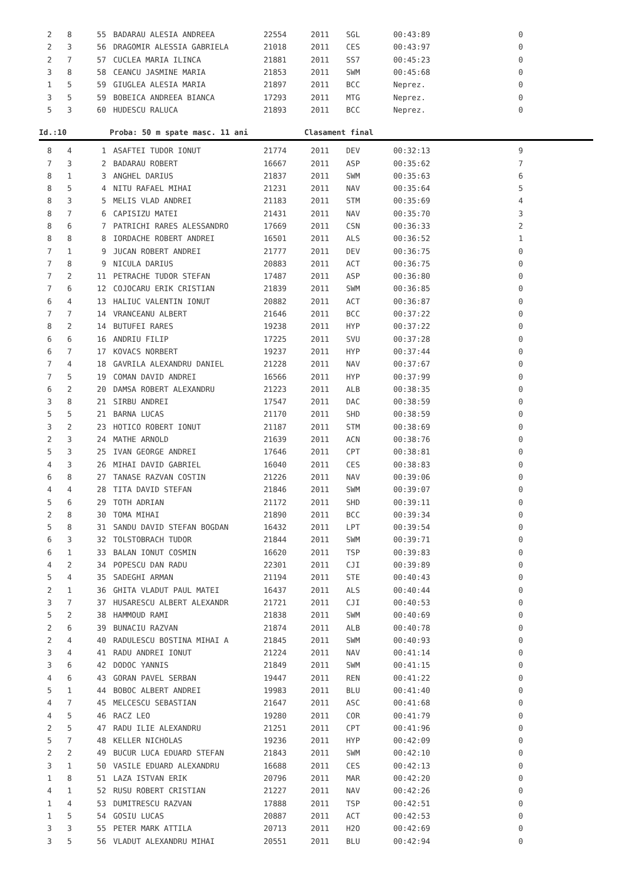| 2 | 8 | 55 | BADARAU ALESIA ANDREEA | 22554 | 2011 | SGL | 00:43:89 | 0 |
| 2 | 3 | 56 | DRAGOMIR ALESSIA GABRIELA | 21018 | 2011 | CES | 00:43:97 | 0 |
| 2 | 7 | 57 | CUCLEA MARIA ILINCA | 21881 | 2011 | SS7 | 00:45:23 | 0 |
| 3 | 8 | 58 | CEANCU JASMINE MARIA | 21853 | 2011 | SWM | 00:45:68 | 0 |
| 1 | 5 | 59 | GIUGLEA ALESIA MARIA | 21897 | 2011 | BCC | Neprez. | 0 |
| 3 | 5 | 59 | BOBEICA ANDREEA BIANCA | 17293 | 2011 | MTG | Neprez. | 0 |
| 5 | 3 | 60 | HUDESCU RALUCA | 21893 | 2011 | BCC | Neprez. | 0 |
Id.:10 Proba: 50 m spate masc. 11 ani Clasament final
| 8 | 4 | 1 | ASAFTEI TUDOR IONUT | 21774 | 2011 | DEV | 00:32:13 | 9 |
| 7 | 3 | 2 | BADARAU ROBERT | 16667 | 2011 | ASP | 00:35:62 | 7 |
| 8 | 1 | 3 | ANGHEL DARIUS | 21837 | 2011 | SWM | 00:35:63 | 6 |
| 8 | 5 | 4 | NITU RAFAEL MIHAI | 21231 | 2011 | NAV | 00:35:64 | 5 |
| 8 | 3 | 5 | MELIS VLAD ANDREI | 21183 | 2011 | STM | 00:35:69 | 4 |
| 8 | 7 | 6 | CAPISIZU MATEI | 21431 | 2011 | NAV | 00:35:70 | 3 |
| 8 | 6 | 7 | PATRICHI RARES ALESSANDRO | 17669 | 2011 | CSN | 00:36:33 | 2 |
| 8 | 8 | 8 | IORDACHE ROBERT ANDREI | 16501 | 2011 | ALS | 00:36:52 | 1 |
| 7 | 1 | 9 | JUCAN ROBERT ANDREI | 21777 | 2011 | DEV | 00:36:75 | 0 |
| 7 | 8 | 9 | NICULA DARIUS | 20883 | 2011 | ACT | 00:36:75 | 0 |
| 7 | 2 | 11 | PETRACHE TUDOR STEFAN | 17487 | 2011 | ASP | 00:36:80 | 0 |
| 7 | 6 | 12 | COJOCARU ERIK CRISTIAN | 21839 | 2011 | SWM | 00:36:85 | 0 |
| 6 | 4 | 13 | HALIUC VALENTIN IONUT | 20882 | 2011 | ACT | 00:36:87 | 0 |
| 7 | 7 | 14 | VRANCEANU ALBERT | 21646 | 2011 | BCC | 00:37:22 | 0 |
| 8 | 2 | 14 | BUTUFEI RARES | 19238 | 2011 | HYP | 00:37:22 | 0 |
| 6 | 6 | 16 | ANDRIU FILIP | 17225 | 2011 | SVU | 00:37:28 | 0 |
| 6 | 7 | 17 | KOVACS NORBERT | 19237 | 2011 | HYP | 00:37:44 | 0 |
| 7 | 4 | 18 | GAVRILA ALEXANDRU DANIEL | 21228 | 2011 | NAV | 00:37:67 | 0 |
| 7 | 5 | 19 | COMAN DAVID ANDREI | 16566 | 2011 | HYP | 00:37:99 | 0 |
| 6 | 2 | 20 | DAMSA ROBERT ALEXANDRU | 21223 | 2011 | ALB | 00:38:35 | 0 |
| 3 | 8 | 21 | SIRBU ANDREI | 17547 | 2011 | DAC | 00:38:59 | 0 |
| 5 | 5 | 21 | BARNA LUCAS | 21170 | 2011 | SHD | 00:38:59 | 0 |
| 3 | 2 | 23 | HOTICO ROBERT IONUT | 21187 | 2011 | STM | 00:38:69 | 0 |
| 2 | 3 | 24 | MATHE ARNOLD | 21639 | 2011 | ACN | 00:38:76 | 0 |
| 5 | 3 | 25 | IVAN GEORGE ANDREI | 17646 | 2011 | CPT | 00:38:81 | 0 |
| 4 | 3 | 26 | MIHAI DAVID GABRIEL | 16040 | 2011 | CES | 00:38:83 | 0 |
| 6 | 8 | 27 | TANASE RAZVAN COSTIN | 21226 | 2011 | NAV | 00:39:06 | 0 |
| 4 | 4 | 28 | TITA DAVID STEFAN | 21846 | 2011 | SWM | 00:39:07 | 0 |
| 5 | 6 | 29 | TOTH ADRIAN | 21172 | 2011 | SHD | 00:39:11 | 0 |
| 2 | 8 | 30 | TOMA MIHAI | 21890 | 2011 | BCC | 00:39:34 | 0 |
| 5 | 8 | 31 | SANDU DAVID STEFAN BOGDAN | 16432 | 2011 | LPT | 00:39:54 | 0 |
| 6 | 3 | 32 | TOLSTOBRACH TUDOR | 21844 | 2011 | SWM | 00:39:71 | 0 |
| 6 | 1 | 33 | BALAN IONUT COSMIN | 16620 | 2011 | TSP | 00:39:83 | 0 |
| 4 | 2 | 34 | POPESCU DAN RADU | 22301 | 2011 | CJI | 00:39:89 | 0 |
| 5 | 4 | 35 | SADEGHI ARMAN | 21194 | 2011 | STE | 00:40:43 | 0 |
| 2 | 1 | 36 | GHITA VLADUT PAUL MATEI | 16437 | 2011 | ALS | 00:40:44 | 0 |
| 3 | 7 | 37 | HUSARESCU ALBERT ALEXANDR | 21721 | 2011 | CJI | 00:40:53 | 0 |
| 5 | 2 | 38 | HAMMOUD RAMI | 21838 | 2011 | SWM | 00:40:69 | 0 |
| 2 | 6 | 39 | BUNACIU RAZVAN | 21874 | 2011 | ALB | 00:40:78 | 0 |
| 2 | 4 | 40 | RADULESCU BOSTINA MIHAI A | 21845 | 2011 | SWM | 00:40:93 | 0 |
| 3 | 4 | 41 | RADU ANDREI IONUT | 21224 | 2011 | NAV | 00:41:14 | 0 |
| 3 | 6 | 42 | DODOC YANNIS | 21849 | 2011 | SWM | 00:41:15 | 0 |
| 4 | 6 | 43 | GORAN PAVEL SERBAN | 19447 | 2011 | REN | 00:41:22 | 0 |
| 5 | 1 | 44 | BOBOC ALBERT ANDREI | 19983 | 2011 | BLU | 00:41:40 | 0 |
| 4 | 7 | 45 | MELCESCU SEBASTIAN | 21647 | 2011 | ASC | 00:41:68 | 0 |
| 4 | 5 | 46 | RACZ LEO | 19280 | 2011 | COR | 00:41:79 | 0 |
| 2 | 5 | 47 | RADU ILIE ALEXANDRU | 21251 | 2011 | CPT | 00:41:96 | 0 |
| 5 | 7 | 48 | KELLER NICHOLAS | 19236 | 2011 | HYP | 00:42:09 | 0 |
| 2 | 2 | 49 | BUCUR LUCA EDUARD STEFAN | 21843 | 2011 | SWM | 00:42:10 | 0 |
| 3 | 1 | 50 | VASILE EDUARD ALEXANDRU | 16688 | 2011 | CES | 00:42:13 | 0 |
| 1 | 8 | 51 | LAZA ISTVAN ERIK | 20796 | 2011 | MAR | 00:42:20 | 0 |
| 4 | 1 | 52 | RUSU ROBERT CRISTIAN | 21227 | 2011 | NAV | 00:42:26 | 0 |
| 1 | 4 | 53 | DUMITRESCU RAZVAN | 17888 | 2011 | TSP | 00:42:51 | 0 |
| 1 | 5 | 54 | GOSIU LUCAS | 20887 | 2011 | ACT | 00:42:53 | 0 |
| 3 | 3 | 55 | PETER MARK ATTILA | 20713 | 2011 | H2O | 00:42:69 | 0 |
| 3 | 5 | 56 | VLADUT ALEXANDRU MIHAI | 20551 | 2011 | BLU | 00:42:94 | 0 |